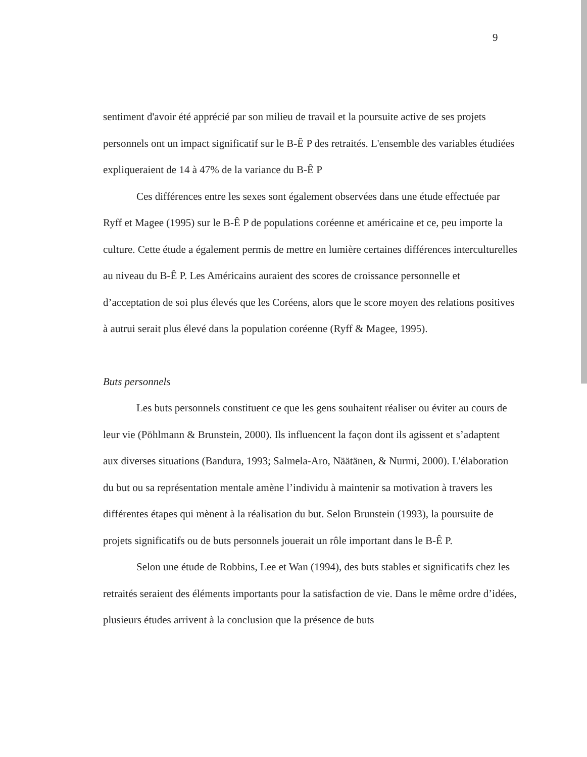9
sentiment d'avoir été apprécié par son milieu de travail et la poursuite active de ses projets personnels ont un impact significatif sur le B-Ê P des retraités. L'ensemble des variables étudiées expliqueraient de 14 à 47% de la variance du B-Ê P
Ces différences entre les sexes sont également observées dans une étude effectuée par Ryff et Magee (1995) sur le B-Ê P de populations coréenne et américaine et ce, peu importe la culture. Cette étude a également permis de mettre en lumière certaines différences interculturelles au niveau du B-Ê P. Les Américains auraient des scores de croissance personnelle et d’acceptation de soi plus élevés que les Coréens, alors que le score moyen des relations positives à autrui serait plus élevé dans la population coréenne (Ryff & Magee, 1995).
Buts personnels
Les buts personnels constituent ce que les gens souhaitent réaliser ou éviter au cours de leur vie (Pöhlmann & Brunstein, 2000). Ils influencent la façon dont ils agissent et s’adaptent aux diverses situations (Bandura, 1993; Salmela-Aro, Näätänen, & Nurmi, 2000). L'élaboration du but ou sa représentation mentale amène l’individu à maintenir sa motivation à travers les différentes étapes qui mènent à la réalisation du but. Selon Brunstein (1993), la poursuite de projets significatifs ou de buts personnels jouerait un rôle important dans le B-Ê P.
Selon une étude de Robbins, Lee et Wan (1994), des buts stables et significatifs chez les retraités seraient des éléments importants pour la satisfaction de vie. Dans le même ordre d’idées, plusieurs études arrivent à la conclusion que la présence de buts